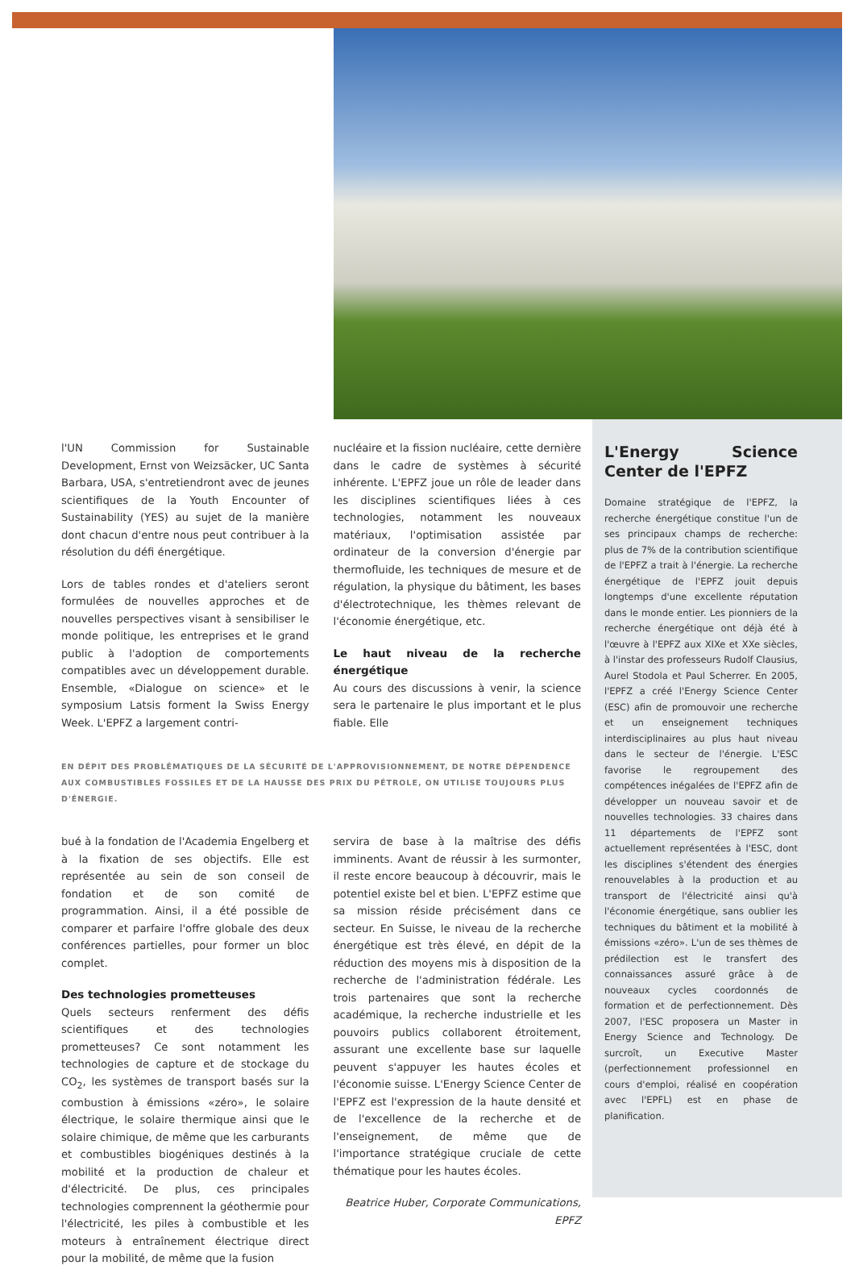l'UN Commission for Sustainable Development, Ernst von Weizsäcker, UC Santa Barbara, USA, s'entretiendront avec de jeunes scientifiques de la Youth Encounter of Sustainability (YES) au sujet de la manière dont chacun d'entre nous peut contribuer à la résolution du défi énergétique.
Lors de tables rondes et d'ateliers seront formulées de nouvelles approches et de nouvelles perspectives visant à sensibiliser le monde politique, les entreprises et le grand public à l'adoption de comportements compatibles avec un développement durable. Ensemble, «Dialogue on science» et le symposium Latsis forment la Swiss Energy Week. L'EPFZ a largement contri-
nucléaire et la fission nucléaire, cette dernière dans le cadre de systèmes à sécurité inhérente. L'EPFZ joue un rôle de leader dans les disciplines scientifiques liées à ces technologies, notamment les nouveaux matériaux, l'optimisation assistée par ordinateur de la conversion d'énergie par thermofluide, les techniques de mesure et de régulation, la physique du bâtiment, les bases d'électrotechnique, les thèmes relevant de l'économie énergétique, etc.
Le haut niveau de la recherche énergétique
Au cours des discussions à venir, la science sera le partenaire le plus important et le plus fiable. Elle
EN DÉPIT DES PROBLÉMATIQUES DE LA SÉCURITÉ DE L'APPROVISIONNEMENT, DE NOTRE DÉPENDENCE AUX COMBUSTIBLES FOSSILES ET DE LA HAUSSE DES PRIX DU PÉTROLE, ON UTILISE TOUJOURS PLUS D'ÉNERGIE.
bué à la fondation de l'Academia Engelberg et à la fixation de ses objectifs. Elle est représentée au sein de son conseil de fondation et de son comité de programmation. Ainsi, il a été possible de comparer et parfaire l'offre globale des deux conférences partielles, pour former un bloc complet.
Des technologies prometteuses
Quels secteurs renferment des défis scientifiques et des technologies prometteuses? Ce sont notamment les technologies de capture et de stockage du CO<sub>2</sub>, les systèmes de transport basés sur la combustion à émissions «zéro», le solaire électrique, le solaire thermique ainsi que le solaire chimique, de même que les carburants et combustibles biogéniques destinés à la mobilité et la production de chaleur et d'électricité. De plus, ces principales technologies comprennent la géothermie pour l'électricité, les piles à combustible et les moteurs à entraînement électrique direct pour la mobilité, de même que la fusion
servira de base à la maîtrise des défis imminents. Avant de réussir à les surmonter, il reste encore beaucoup à découvrir, mais le potentiel existe bel et bien. L'EPFZ estime que sa mission réside précisément dans ce secteur. En Suisse, le niveau de la recherche énergétique est très élevé, en dépit de la réduction des moyens mis à disposition de la recherche de l'administration fédérale. Les trois partenaires que sont la recherche académique, la recherche industrielle et les pouvoirs publics collaborent étroitement, assurant une excellente base sur laquelle peuvent s'appuyer les hautes écoles et l'économie suisse. L'Energy Science Center de l'EPFZ est l'expression de la haute densité et de l'excellence de la recherche et de l'enseignement, de même que de l'importance stratégique cruciale de cette thématique pour les hautes écoles.
Beatrice Huber, Corporate Communications, EPFZ
L'Energy Science Center de l'EPFZ
Domaine stratégique de l'EPFZ, la recherche énergétique constitue l'un de ses principaux champs de recherche: plus de 7% de la contribution scientifique de l'EPFZ a trait à l'énergie. La recherche énergétique de l'EPFZ jouit depuis longtemps d'une excellente réputation dans le monde entier. Les pionniers de la recherche énergétique ont déjà été à l'œuvre à l'EPFZ aux XIXe et XXe siècles, à l'instar des professeurs Rudolf Clausius, Aurel Stodola et Paul Scherrer. En 2005, l'EPFZ a créé l'Energy Science Center (ESC) afin de promouvoir une recherche et un enseignement techniques interdisciplinaires au plus haut niveau dans le secteur de l'énergie. L'ESC favorise le regroupement des compétences inégalées de l'EPFZ afin de développer un nouveau savoir et de nouvelles technologies. 33 chaires dans 11 départements de l'EPFZ sont actuellement représentées à l'ESC, dont les disciplines s'étendent des énergies renouvelables à la production et au transport de l'électricité ainsi qu'à l'économie énergétique, sans oublier les techniques du bâtiment et la mobilité à émissions «zéro». L'un de ses thèmes de prédilection est le transfert des connaissances assuré grâce à de nouveaux cycles coordonnés de formation et de perfectionnement. Dès 2007, l'ESC proposera un Master in Energy Science and Technology. De surcroît, un Executive Master (perfectionnement professionnel en cours d'emploi, réalisé en coopération avec l'EPFL) est en phase de planification.